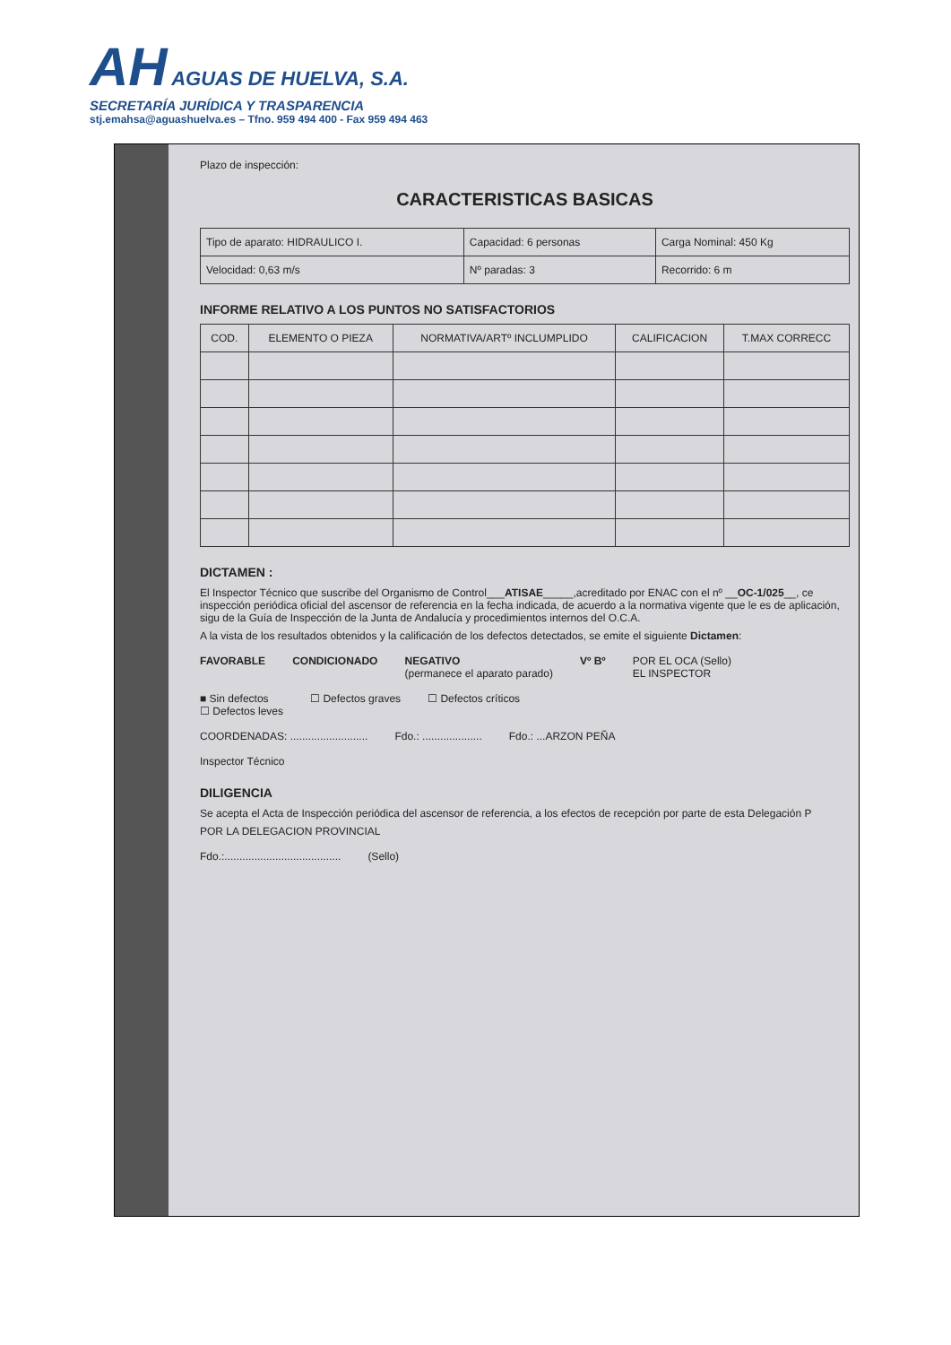AH AGUAS DE HUELVA, S.A.
SECRETARÍA JURÍDICA Y TRASPARENCIA
stj.emahsa@aguashuelva.es – Tfno. 959 494 400 - Fax 959 494 463
Plazo de inspección:
CARACTERISTICAS BASICAS
| Tipo de aparato: HIDRAULICO I. | Capacidad: 6 personas | Carga Nominal: 450 Kg |
| Velocidad: 0,63 m/s | Nº paradas: 3 | Recorrido: 6 m |
INFORME RELATIVO A LOS PUNTOS NO SATISFACTORIOS
| COD. | ELEMENTO O PIEZA | NORMATIVA/ARTº INCLUMPLIDO | CALIFICACION | T.MAX CORRECC |
| --- | --- | --- | --- | --- |
DICTAMEN :
El Inspector Técnico que suscribe del Organismo de Control___ATISAE_____,acreditado por ENAC con el nº __OC-1/025__, ce inspección periódica oficial del ascensor de referencia en la fecha indicada, de acuerdo a la normativa vigente que le es de aplicación, sigu de la Guía de Inspección de la Junta de Andalucía y procedimientos internos del O.C.A.
A la vista de los resultados obtenidos y la calificación de los defectos detectados, se emite el siguiente Dictamen:
FAVORABLE CONDICIONADO NEGATIVO
(permanece el aparato parado) Vº Bº POR EL OCA (Sello)
EL INSPECTOR
■ Sin defectos
☐ Defectos leves ☐ Defectos graves ☐ Defectos críticos
COORDENADAS: .......................... Fdo.: .................... Fdo.: ...ARZON PEÑA
Inspector Técnico
DILIGENCIA
Se acepta el Acta de Inspección periódica del ascensor de referencia, a los efectos de recepción por parte de esta Delegación P
POR LA DELEGACION PROVINCIAL
Fdo.:....................................... (Sello)